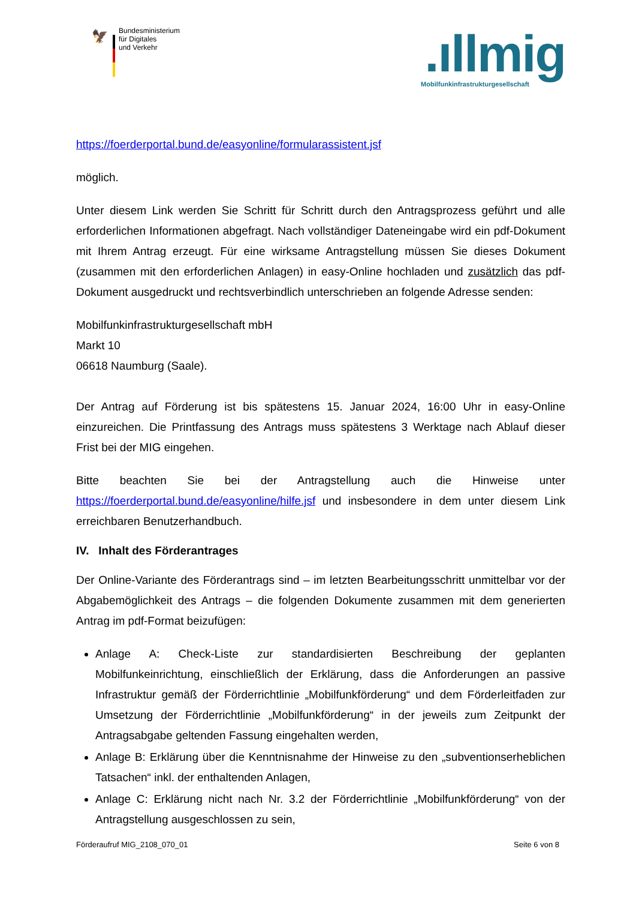🦅
Bundesministerium
für Digitales
und Verkehr
.ıllmig
Mobilfunkinfrastrukturgesellschaft
https://foerderportal.bund.de/easyonline/formularassistent.jsf
möglich.
Unter diesem Link werden Sie Schritt für Schritt durch den Antragsprozess geführt und alle erforderlichen Informationen abgefragt. Nach vollständiger Dateneingabe wird ein pdf-Dokument mit Ihrem Antrag erzeugt. Für eine wirksame Antragstellung müssen Sie dieses Dokument (zusammen mit den erforderlichen Anlagen) in easy-Online hochladen und zusätzlich das pdf-Dokument ausgedruckt und rechtsverbindlich unterschrieben an folgende Adresse senden:
Mobilfunkinfrastrukturgesellschaft mbH
Markt 10
06618 Naumburg (Saale).
Der Antrag auf Förderung ist bis spätestens 15. Januar 2024, 16:00 Uhr in easy-Online einzureichen. Die Printfassung des Antrags muss spätestens 3 Werktage nach Ablauf dieser Frist bei der MIG eingehen.
Bitte beachten Sie bei der Antragstellung auch die Hinweise unter https://foerderportal.bund.de/easyonline/hilfe.jsf und insbesondere in dem unter diesem Link erreichbaren Benutzerhandbuch.
IV. Inhalt des Förderantrages
Der Online-Variante des Förderantrags sind – im letzten Bearbeitungsschritt unmittelbar vor der Abgabemöglichkeit des Antrags – die folgenden Dokumente zusammen mit dem generierten Antrag im pdf-Format beizufügen:
Anlage A: Check-Liste zur standardisierten Beschreibung der geplanten Mobilfunkeinrichtung, einschließlich der Erklärung, dass die Anforderungen an passive Infrastruktur gemäß der Förderrichtlinie „Mobilfunkförderung“ und dem Förderleitfaden zur Umsetzung der Förderrichtlinie „Mobilfunkförderung“ in der jeweils zum Zeitpunkt der Antragsabgabe geltenden Fassung eingehalten werden,
Anlage B: Erklärung über die Kenntnisnahme der Hinweise zu den „subventionserheblichen Tatsachen“ inkl. der enthaltenden Anlagen,
Anlage C: Erklärung nicht nach Nr. 3.2 der Förderrichtlinie „Mobilfunkförderung“ von der Antragstellung ausgeschlossen zu sein,
Förderaufruf MIG_2108_070_01 Seite 6 von 8